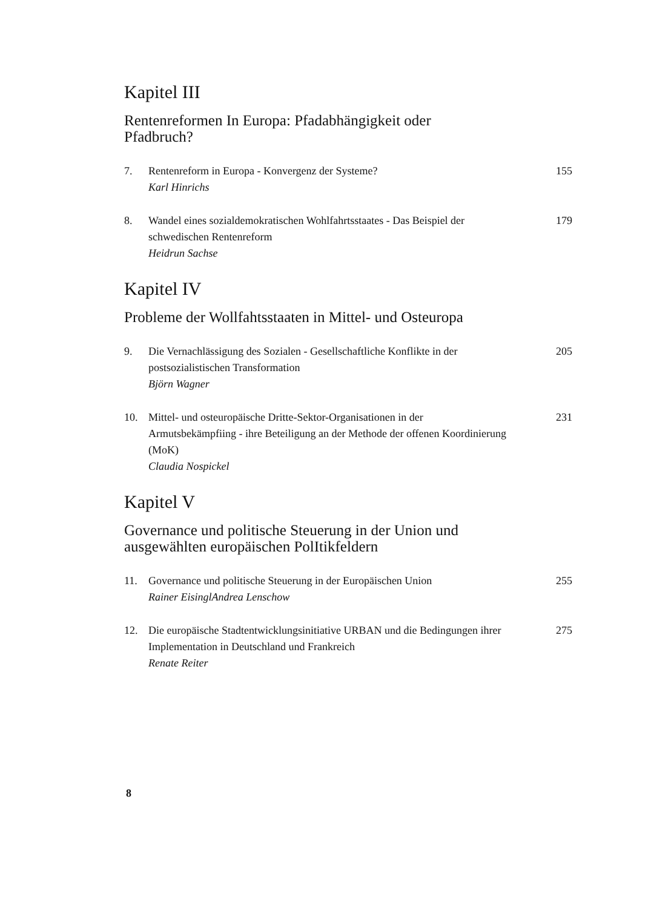Kapitel III
Rentenreformen In Europa: Pfadabhängigkeit oder
Pfadbruch?
7. Rentenreform in Europa - Konvergenz der Systeme?
Karl Hinrichs
155
8. Wandel eines sozialdemokratischen Wohlfahrtsstaates - Das Beispiel der schwedischen Rentenreform
Heidrun Sachse
179
Kapitel IV
Probleme der Wollfahtsstaaten in Mittel- und Osteuropa
9. Die Vernachlässigung des Sozialen - Gesellschaftliche Konflikte in der postsozialistischen Transformation
Björn Wagner
205
10. Mittel- und osteuropäische Dritte-Sektor-Organisationen in der Armutsbekämpfiing - ihre Beteiligung an der Methode der offenen Koordinierung (MoK)
Claudia Nospickel
231
Kapitel V
Governance und politische Steuerung in der Union und
ausgewählten europäischen PolItikfeldern
11. Governance und politische Steuerung in der Europäischen Union
Rainer EisinglAndrea Lenschow
255
12. Die europäische Stadtentwicklungsinitiative URBAN und die Bedingungen ihrer Implementation in Deutschland und Frankreich
Renate Reiter
275
8